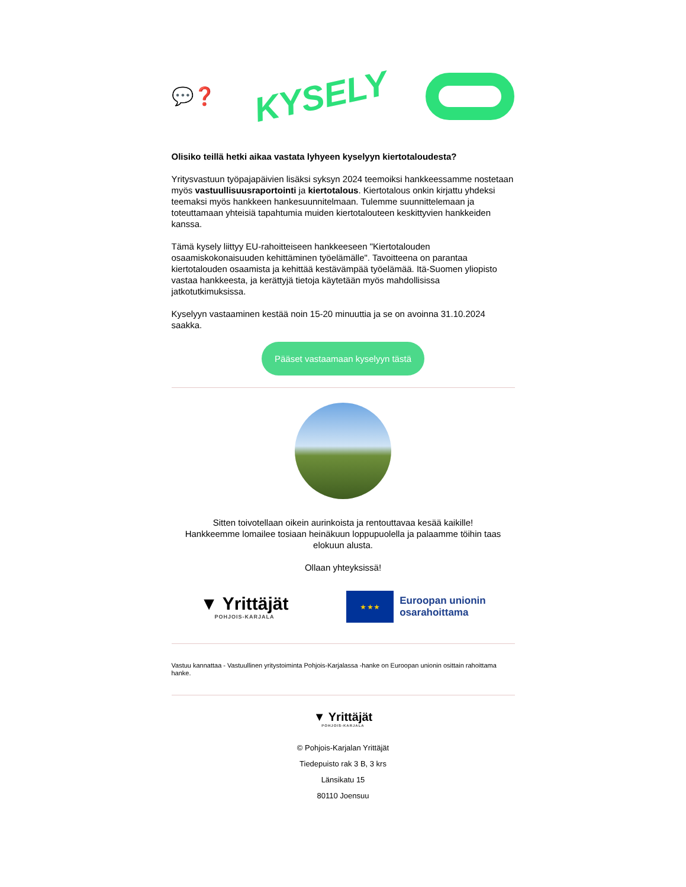💬❓ KYSELY
Olisiko teillä hetki aikaa vastata lyhyeen kyselyyn kiertotaloudesta?
Yritysvastuun työpajapäivien lisäksi syksyn 2024 teemoiksi hankkeessamme nostetaan myös vastuullisuusraportointi ja kiertotalous. Kiertotalous onkin kirjattu yhdeksi teemaksi myös hankkeen hankesuunnitelmaan. Tulemme suunnittelemaan ja toteuttamaan yhteisiä tapahtumia muiden kiertotalouteen keskittyvien hankkeiden kanssa.
Tämä kysely liittyy EU-rahoitteiseen hankkeeseen "Kiertotalouden osaamiskokonaisuuden kehittäminen työelämälle". Tavoitteena on parantaa kiertotalouden osaamista ja kehittää kestävämpää työelämää. Itä-Suomen yliopisto vastaa hankkeesta, ja kerättyjä tietoja käytetään myös mahdollisissa jatkotutkimuksissa.
Kyselyyn vastaaminen kestää noin 15-20 minuuttia ja se on avoinna 31.10.2024 saakka.
Pääset vastaamaan kyselyyn tästä
Sitten toivotellaan oikein aurinkoista ja rentouttavaa kesää kaikille!
Hankkeemme lomailee tosiaan heinäkuun loppupuolella ja palaamme töihin taas elokuun alusta.
Ollaan yhteyksissä!
▼ Yrittäjät
POHJOIS-KARJALA
★ ★ ★
Euroopan unionin
osarahoittama
Vastuu kannattaa - Vastuullinen yritystoiminta Pohjois-Karjalassa -hanke on Euroopan unionin osittain rahoittama hanke.
▼ Yrittäjät
POHJOIS-KARJALA
© Pohjois-Karjalan Yrittäjät
Tiedepuisto rak 3 B, 3 krs
Länsikatu 15
80110 Joensuu